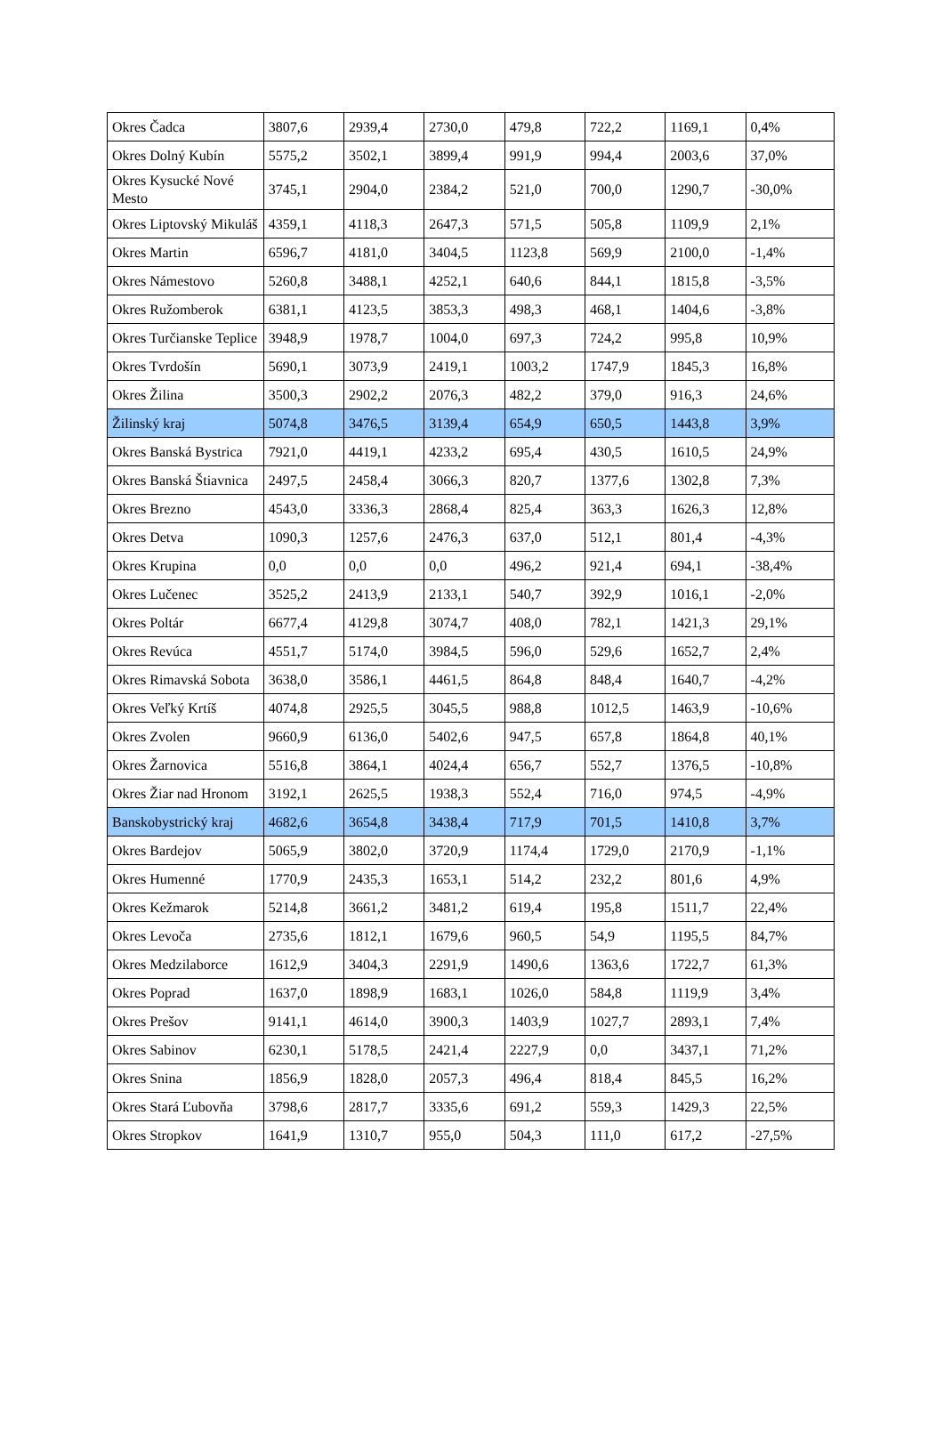| Okres Čadca | 3807,6 | 2939,4 | 2730,0 | 479,8 | 722,2 | 1169,1 | 0,4% |
| Okres Dolný Kubín | 5575,2 | 3502,1 | 3899,4 | 991,9 | 994,4 | 2003,6 | 37,0% |
| Okres Kysucké Nové Mesto | 3745,1 | 2904,0 | 2384,2 | 521,0 | 700,0 | 1290,7 | -30,0% |
| Okres Liptovský Mikuláš | 4359,1 | 4118,3 | 2647,3 | 571,5 | 505,8 | 1109,9 | 2,1% |
| Okres Martin | 6596,7 | 4181,0 | 3404,5 | 1123,8 | 569,9 | 2100,0 | -1,4% |
| Okres Námestovo | 5260,8 | 3488,1 | 4252,1 | 640,6 | 844,1 | 1815,8 | -3,5% |
| Okres Ružomberok | 6381,1 | 4123,5 | 3853,3 | 498,3 | 468,1 | 1404,6 | -3,8% |
| Okres Turčianske Teplice | 3948,9 | 1978,7 | 1004,0 | 697,3 | 724,2 | 995,8 | 10,9% |
| Okres Tvrdošín | 5690,1 | 3073,9 | 2419,1 | 1003,2 | 1747,9 | 1845,3 | 16,8% |
| Okres Žilina | 3500,3 | 2902,2 | 2076,3 | 482,2 | 379,0 | 916,3 | 24,6% |
| Žilinský kraj | 5074,8 | 3476,5 | 3139,4 | 654,9 | 650,5 | 1443,8 | 3,9% |
| Okres Banská Bystrica | 7921,0 | 4419,1 | 4233,2 | 695,4 | 430,5 | 1610,5 | 24,9% |
| Okres Banská Štiavnica | 2497,5 | 2458,4 | 3066,3 | 820,7 | 1377,6 | 1302,8 | 7,3% |
| Okres Brezno | 4543,0 | 3336,3 | 2868,4 | 825,4 | 363,3 | 1626,3 | 12,8% |
| Okres Detva | 1090,3 | 1257,6 | 2476,3 | 637,0 | 512,1 | 801,4 | -4,3% |
| Okres Krupina | 0,0 | 0,0 | 0,0 | 496,2 | 921,4 | 694,1 | -38,4% |
| Okres Lučenec | 3525,2 | 2413,9 | 2133,1 | 540,7 | 392,9 | 1016,1 | -2,0% |
| Okres Poltár | 6677,4 | 4129,8 | 3074,7 | 408,0 | 782,1 | 1421,3 | 29,1% |
| Okres Revúca | 4551,7 | 5174,0 | 3984,5 | 596,0 | 529,6 | 1652,7 | 2,4% |
| Okres Rimavská Sobota | 3638,0 | 3586,1 | 4461,5 | 864,8 | 848,4 | 1640,7 | -4,2% |
| Okres Veľký Krtíš | 4074,8 | 2925,5 | 3045,5 | 988,8 | 1012,5 | 1463,9 | -10,6% |
| Okres Zvolen | 9660,9 | 6136,0 | 5402,6 | 947,5 | 657,8 | 1864,8 | 40,1% |
| Okres Žarnovica | 5516,8 | 3864,1 | 4024,4 | 656,7 | 552,7 | 1376,5 | -10,8% |
| Okres Žiar nad Hronom | 3192,1 | 2625,5 | 1938,3 | 552,4 | 716,0 | 974,5 | -4,9% |
| Banskobystrický kraj | 4682,6 | 3654,8 | 3438,4 | 717,9 | 701,5 | 1410,8 | 3,7% |
| Okres Bardejov | 5065,9 | 3802,0 | 3720,9 | 1174,4 | 1729,0 | 2170,9 | -1,1% |
| Okres Humenné | 1770,9 | 2435,3 | 1653,1 | 514,2 | 232,2 | 801,6 | 4,9% |
| Okres Kežmarok | 5214,8 | 3661,2 | 3481,2 | 619,4 | 195,8 | 1511,7 | 22,4% |
| Okres Levoča | 2735,6 | 1812,1 | 1679,6 | 960,5 | 54,9 | 1195,5 | 84,7% |
| Okres Medzilaborce | 1612,9 | 3404,3 | 2291,9 | 1490,6 | 1363,6 | 1722,7 | 61,3% |
| Okres Poprad | 1637,0 | 1898,9 | 1683,1 | 1026,0 | 584,8 | 1119,9 | 3,4% |
| Okres Prešov | 9141,1 | 4614,0 | 3900,3 | 1403,9 | 1027,7 | 2893,1 | 7,4% |
| Okres Sabinov | 6230,1 | 5178,5 | 2421,4 | 2227,9 | 0,0 | 3437,1 | 71,2% |
| Okres Snina | 1856,9 | 1828,0 | 2057,3 | 496,4 | 818,4 | 845,5 | 16,2% |
| Okres Stará Ľubovňa | 3798,6 | 2817,7 | 3335,6 | 691,2 | 559,3 | 1429,3 | 22,5% |
| Okres Stropkov | 1641,9 | 1310,7 | 955,0 | 504,3 | 111,0 | 617,2 | -27,5% |